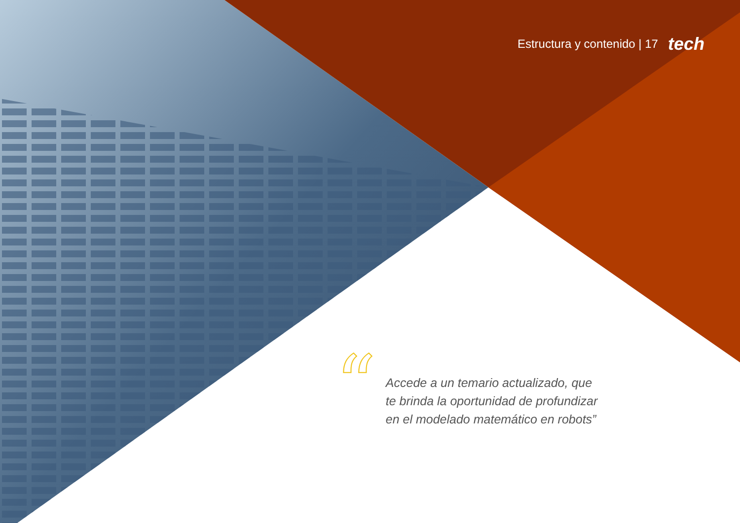Estructura y contenido | 17 tech
“
Accede a un temario actualizado, que
te brinda la oportunidad de profundizar
en el modelado matemático en robots”